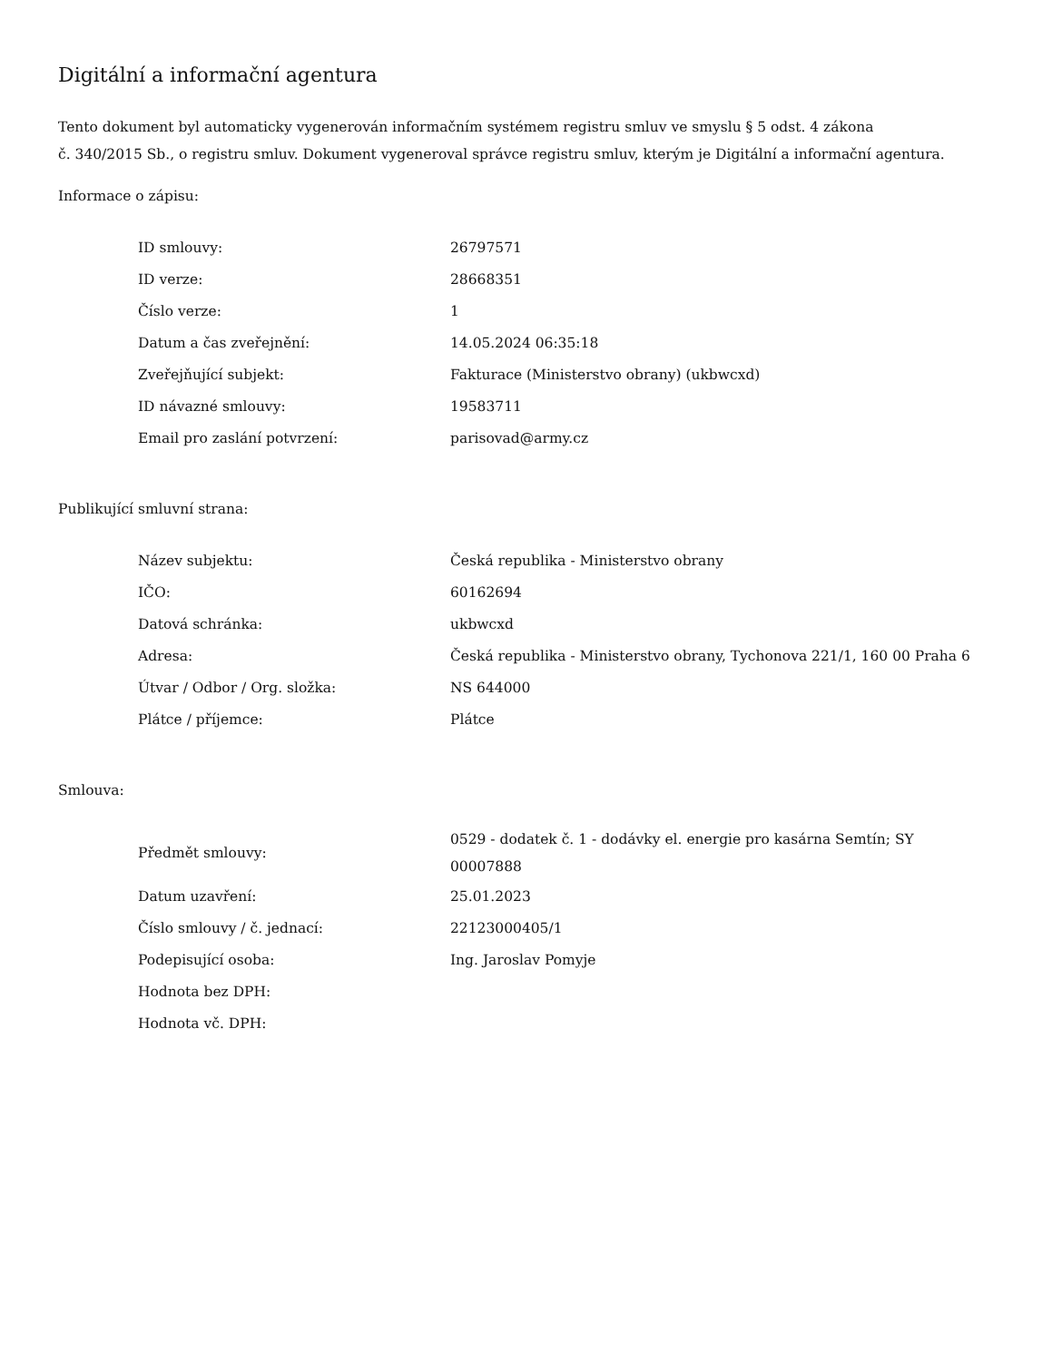Digitální a informační agentura
Tento dokument byl automaticky vygenerován informačním systémem registru smluv ve smyslu § 5 odst. 4 zákona
č. 340/2015 Sb., o registru smluv. Dokument vygeneroval správce registru smluv, kterým je Digitální a informační agentura.
Informace o zápisu:
| ID smlouvy: | 26797571 |
| ID verze: | 28668351 |
| Číslo verze: | 1 |
| Datum a čas zveřejnění: | 14.05.2024 06:35:18 |
| Zveřejňující subjekt: | Fakturace (Ministerstvo obrany) (ukbwcxd) |
| ID návazné smlouvy: | 19583711 |
| Email pro zaslání potvrzení: | parisovad@army.cz |
Publikující smluvní strana:
| Název subjektu: | Česká republika - Ministerstvo obrany |
| IČO: | 60162694 |
| Datová schránka: | ukbwcxd |
| Adresa: | Česká republika - Ministerstvo obrany, Tychonova 221/1, 160 00 Praha 6 |
| Útvar / Odbor / Org. složka: | NS 644000 |
| Plátce / příjemce: | Plátce |
Smlouva:
| Předmět smlouvy: | 0529 - dodatek č. 1 - dodávky el. energie pro kasárna Semtín; SY 00007888 |
| Datum uzavření: | 25.01.2023 |
| Číslo smlouvy / č. jednací: | 22123000405/1 |
| Podepisující osoba: | Ing. Jaroslav Pomyje |
| Hodnota bez DPH: | |
| Hodnota vč. DPH: | |